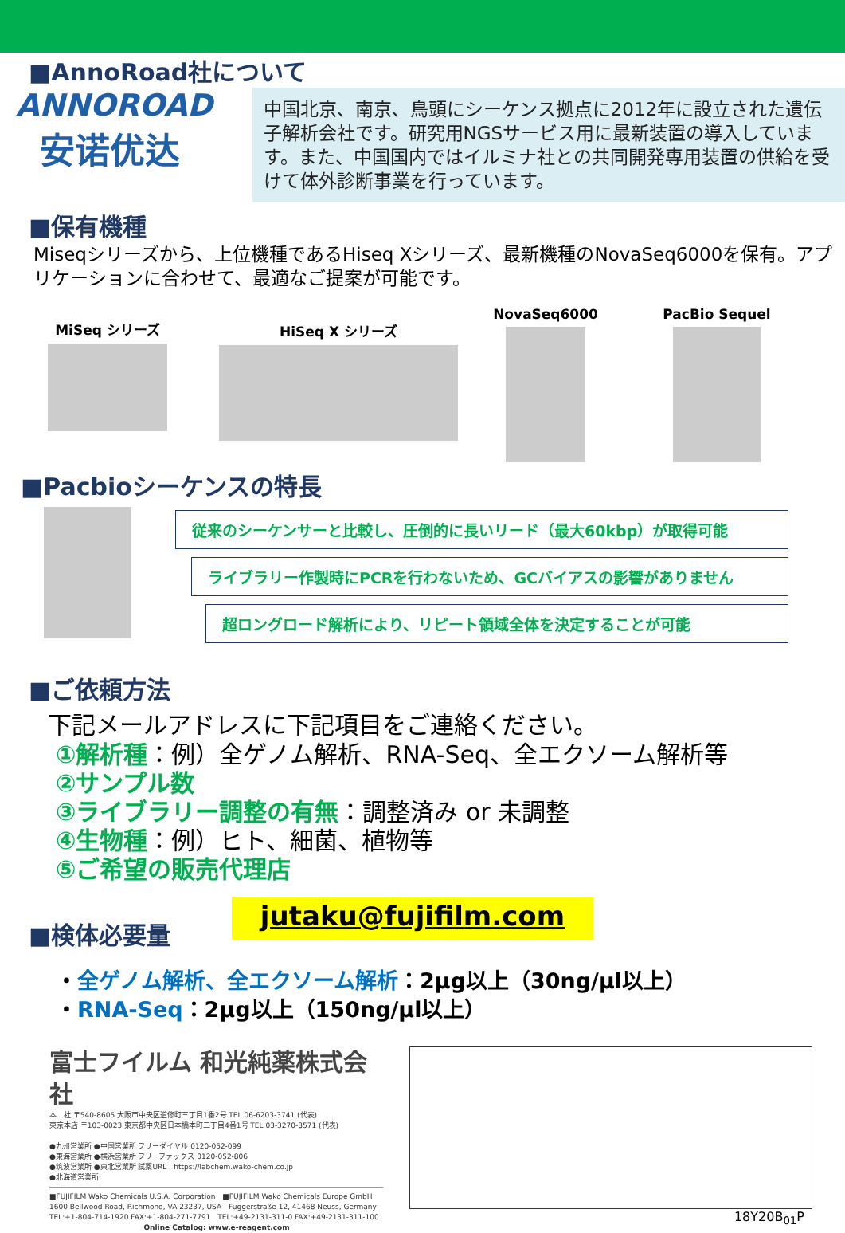■AnnoRoad社について
ANNOROAD
安诺优达
中国北京、南京、鳥頭にシーケンス拠点に2012年に設立された遺伝子解析会社です。研究用NGSサービス用に最新装置の導入しています。また、中国国内ではイルミナ社との共同開発専用装置の供給を受けて体外診断事業を行っています。
■保有機種
Miseqシリーズから、上位機種であるHiseq Xシリーズ、最新機種のNovaSeq6000を保有。アプリケーションに合わせて、最適なご提案が可能です。
MiSeq シリーズ HiSeq X シリーズ
NovaSeq6000 PacBio Sequel
■Pacbioシーケンスの特長
従来のシーケンサーと比較し、圧倒的に長いリード（最大60kbp）が取得可能
ライブラリー作製時にPCRを行わないため、GCバイアスの影響がありません
超ロングロード解析により、リピート領域全体を決定することが可能
■ご依頼方法
下記メールアドレスに下記項目をご連絡ください。
①解析種：例）全ゲノム解析、RNA-Seq、全エクソーム解析等
②サンプル数
③ライブラリー調整の有無：調整済み or 未調整
④生物種：例）ヒト、細菌、植物等
⑤ご希望の販売代理店
■検体必要量
jutaku@fujifilm.com
・全ゲノム解析、全エクソーム解析：2μg以上（30ng/μl以上）
・RNA-Seq：2μg以上（150ng/μl以上）
富士フイルム 和光純薬株式会社
本　社 〒540-8605 大阪市中央区道修町三丁目1番2号 TEL 06-6203-3741 (代表)
東京本店 〒103-0023 東京都中央区日本橋本町二丁目4番1号 TEL 03-3270-8571 (代表)
●九州営業所 ●中国営業所 フリーダイヤル 0120-052-099
●東海営業所 ●横浜営業所 フリーファックス 0120-052-806
●筑波営業所 ●東北営業所 試薬URL：https://labchem.wako-chem.co.jp
●北海道営業所
■FUJIFILM Wako Chemicals U.S.A. Corporation　■FUJIFILM Wako Chemicals Europe GmbH
1600 Bellwood Road, Richmond, VA 23237, USA　Fuggerstraße 12, 41468 Neuss, Germany
TEL:+1-804-714-1920 FAX:+1-804-271-7791　TEL:+49-2131-311-0 FAX:+49-2131-311-100
Online Catalog: www.e-reagent.com
18Y20B<sub>01</sub>P